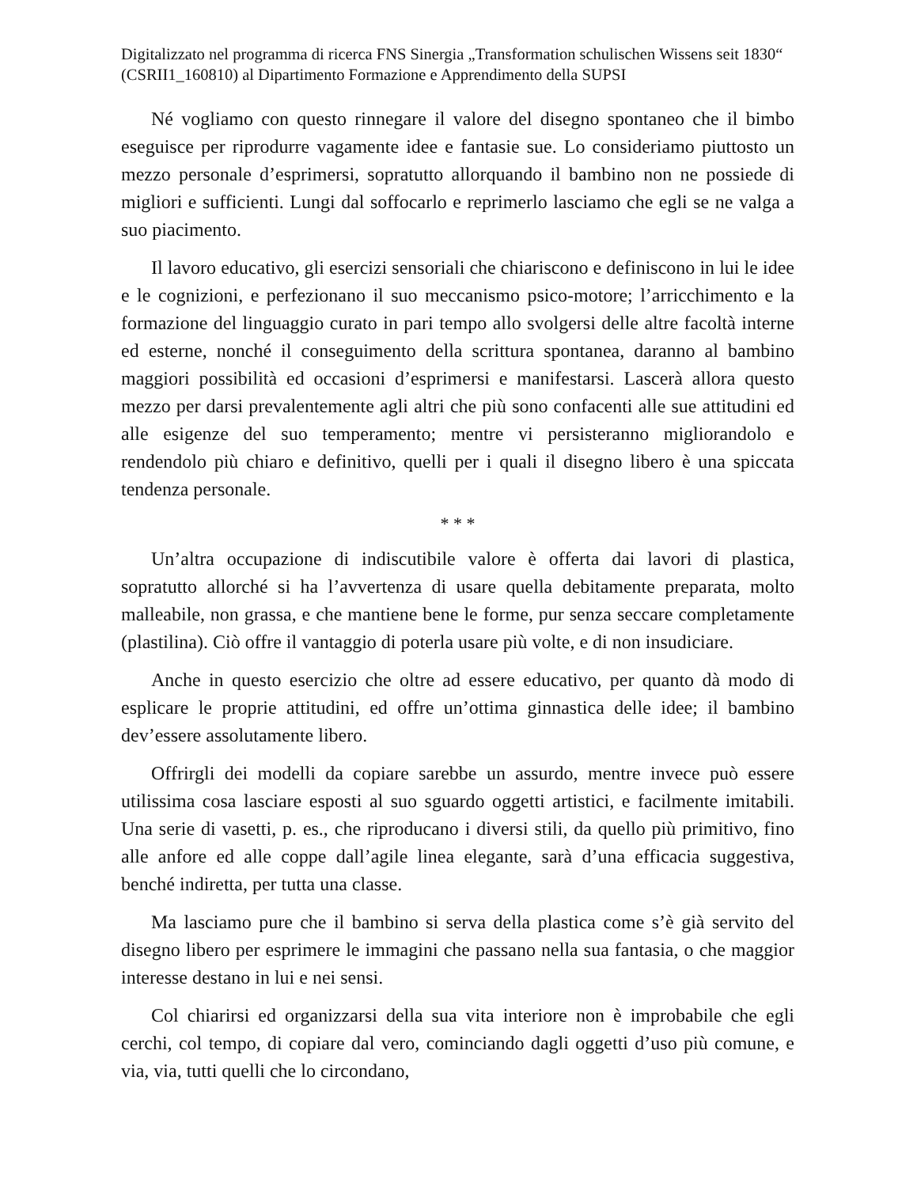Digitalizzato nel programma di ricerca FNS Sinergia „Transformation schulischen Wissens seit 1830“ (CSRII1_160810) al Dipartimento Formazione e Apprendimento della SUPSI
Né vogliamo con questo rinnegare il valore del disegno spontaneo che il bimbo eseguisce per riprodurre vagamente idee e fantasie sue. Lo consideriamo piuttosto un mezzo personale d’esprimersi, sopratutto allorquando il bambino non ne possiede di migliori e sufficienti. Lungi dal soffocarlo e reprimerlo lasciamo che egli se ne valga a suo piacimento.
Il lavoro educativo, gli esercizi sensoriali che chiariscono e definiscono in lui le idee e le cognizioni, e perfezionano il suo meccanismo psico-motore; l’arricchimento e la formazione del linguaggio curato in pari tempo allo svolgersi delle altre facoltà interne ed esterne, nonché il conseguimento della scrittura spontanea, daranno al bambino maggiori possibilità ed occasioni d’esprimersi e manifestarsi. Lascerà allora questo mezzo per darsi prevalentemente agli altri che più sono confacenti alle sue attitudini ed alle esigenze del suo temperamento; mentre vi persisteranno migliorandolo e rendendolo più chiaro e definitivo, quelli per i quali il disegno libero è una spiccata tendenza personale.
* * *
Un’altra occupazione di indiscutibile valore è offerta dai lavori di plastica, sopratutto allorché si ha l’avvertenza di usare quella debitamente preparata, molto malleabile, non grassa, e che mantiene bene le forme, pur senza seccare completamente (plastilina). Ciò offre il vantaggio di poterla usare più volte, e di non insudiciare.
Anche in questo esercizio che oltre ad essere educativo, per quanto dà modo di esplicare le proprie attitudini, ed offre un’ottima ginnastica delle idee; il bambino dev’essere assolutamente libero.
Offrirgli dei modelli da copiare sarebbe un assurdo, mentre invece può essere utilissima cosa lasciare esposti al suo sguardo oggetti artistici, e facilmente imitabili. Una serie di vasetti, p. es., che riproducano i diversi stili, da quello più primitivo, fino alle anfore ed alle coppe dall’agile linea elegante, sarà d’una efficacia suggestiva, benché indiretta, per tutta una classe.
Ma lasciamo pure che il bambino si serva della plastica come s’è già servito del disegno libero per esprimere le immagini che passano nella sua fantasia, o che maggior interesse destano in lui e nei sensi.
Col chiarirsi ed organizzarsi della sua vita interiore non è improbabile che egli cerchi, col tempo, di copiare dal vero, cominciando dagli oggetti d’uso più comune, e via, via, tutti quelli che lo circondano,